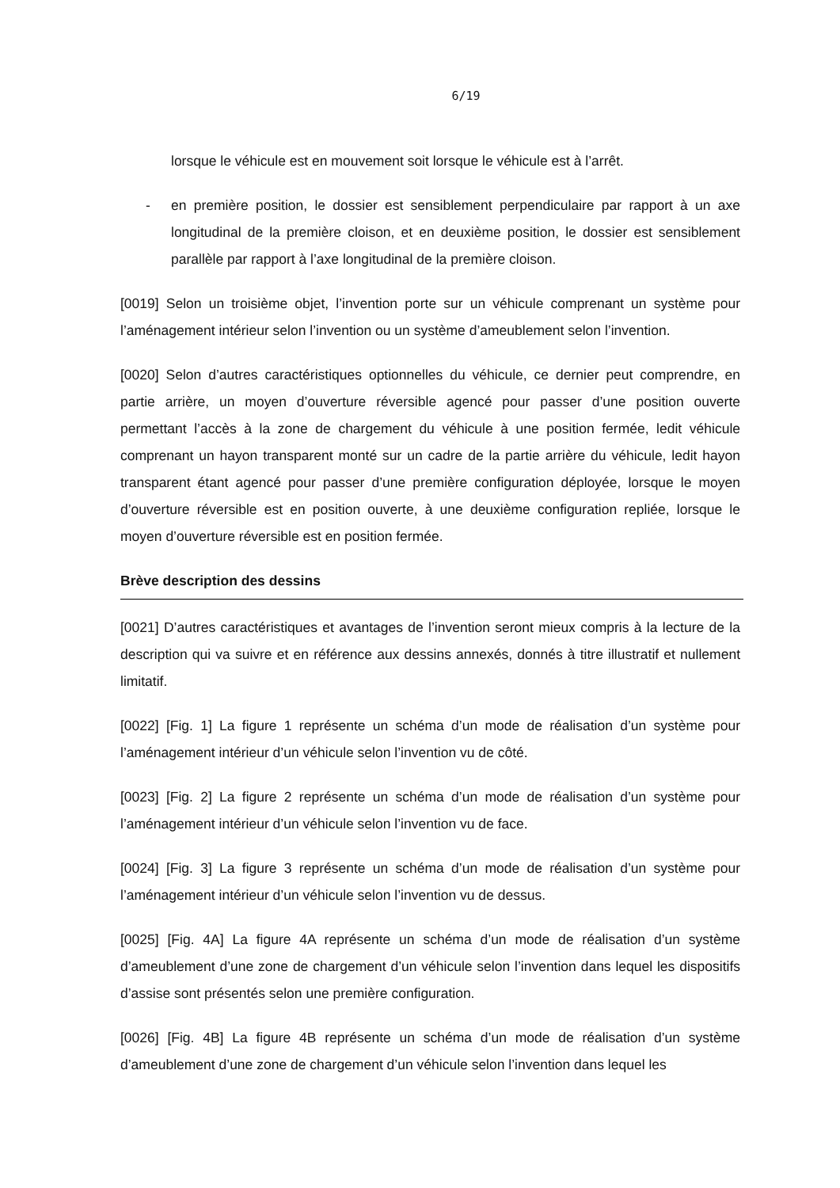6/19
lorsque le véhicule est en mouvement soit lorsque le véhicule est à l’arrêt.
- en première position, le dossier est sensiblement perpendiculaire par rapport à un axe longitudinal de la première cloison, et en deuxième position, le dossier est sensiblement parallèle par rapport à l’axe longitudinal de la première cloison.
[0019] Selon un troisième objet, l’invention porte sur un véhicule comprenant un système pour l’aménagement intérieur selon l’invention ou un système d’ameublement selon l’invention.
[0020] Selon d’autres caractéristiques optionnelles du véhicule, ce dernier peut comprendre, en partie arrière, un moyen d’ouverture réversible agencé pour passer d’une position ouverte permettant l’accès à la zone de chargement du véhicule à une position fermée, ledit véhicule comprenant un hayon transparent monté sur un cadre de la partie arrière du véhicule, ledit hayon transparent étant agencé pour passer d’une première configuration déployée, lorsque le moyen d’ouverture réversible est en position ouverte, à une deuxième configuration repliée, lorsque le moyen d’ouverture réversible est en position fermée.
Brève description des dessins
[0021] D’autres caractéristiques et avantages de l’invention seront mieux compris à la lecture de la description qui va suivre et en référence aux dessins annexés, donnés à titre illustratif et nullement limitatif.
[0022] [Fig. 1] La figure 1 représente un schéma d’un mode de réalisation d’un système pour l’aménagement intérieur d’un véhicule selon l’invention vu de côté.
[0023] [Fig. 2] La figure 2 représente un schéma d’un mode de réalisation d’un système pour l’aménagement intérieur d’un véhicule selon l’invention vu de face.
[0024] [Fig. 3] La figure 3 représente un schéma d’un mode de réalisation d’un système pour l’aménagement intérieur d’un véhicule selon l’invention vu de dessus.
[0025] [Fig. 4A] La figure 4A représente un schéma d’un mode de réalisation d’un système d’ameublement d’une zone de chargement d’un véhicule selon l’invention dans lequel les dispositifs d’assise sont présentés selon une première configuration.
[0026] [Fig. 4B] La figure 4B représente un schéma d’un mode de réalisation d’un système d’ameublement d’une zone de chargement d’un véhicule selon l’invention dans lequel les